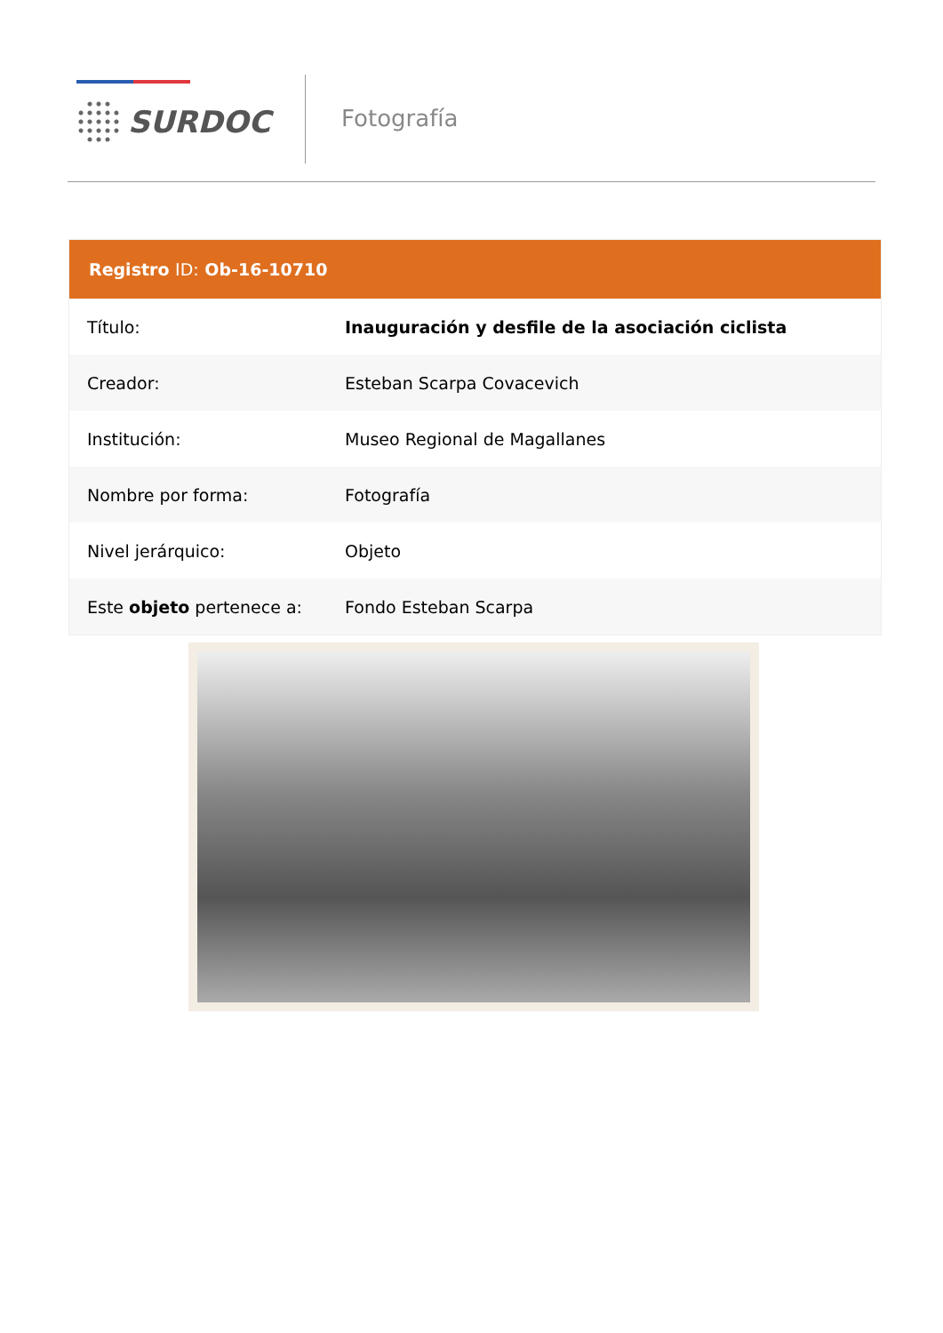SURDOC Fotografía
| Registro ID: Ob-16-10710 | |
| --- | --- |
| Título: | Inauguración y desfile de la asociación ciclista |
| Creador: | Esteban Scarpa Covacevich |
| Institución: | Museo Regional de Magallanes |
| Nombre por forma: | Fotografía |
| Nivel jerárquico: | Objeto |
| Este objeto pertenece a: | Fondo Esteban Scarpa |